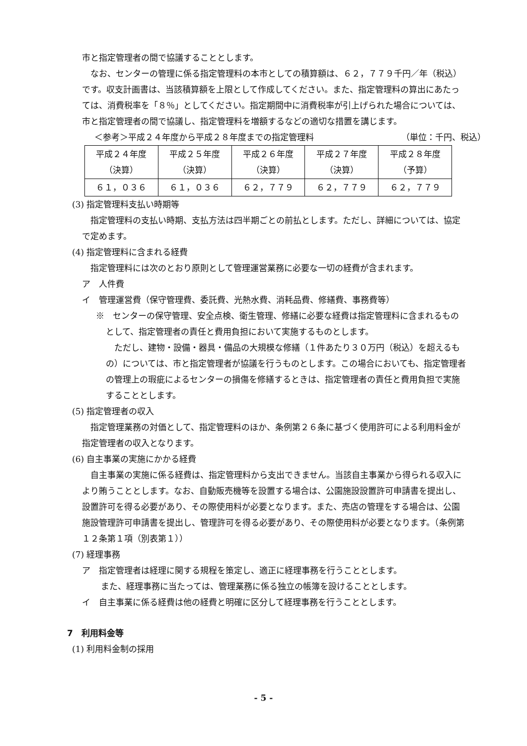市と指定管理者の間で協議することとします。
なお、センターの管理に係る指定管理料の本市としての積算額は、６２，７７９千円／年（税込）です。収支計画書は、当該積算額を上限として作成してください。また、指定管理料の算出にあたっては、消費税率を「８％」としてください。指定期間中に消費税率が引上げられた場合については、市と指定管理者の間で協議し、指定管理料を増額するなどの適切な措置を講じます。
＜参考＞平成２４年度から平成２８年度までの指定管理料 （単位：千円、税込）
| 平成２４年度 （決算） | 平成２５年度 （決算） | 平成２６年度 （決算） | 平成２７年度 （決算） | 平成２８年度 （予算） |
| ６１，０３６ | ６１，０３６ | ６２，７７９ | ６２，７７９ | ６２，７７９ |
(3) 指定管理料支払い時期等
指定管理料の支払い時期、支払方法は四半期ごとの前払とします。ただし、詳細については、協定で定めます。
(4) 指定管理料に含まれる経費
指定管理料には次のとおり原則として管理運営業務に必要な一切の経費が含まれます。
ア　人件費
イ　管理運営費（保守管理費、委託費、光熱水費、消耗品費、修繕費、事務費等）
※　センターの保守管理、安全点検、衛生管理、修繕に必要な経費は指定管理料に含まれるものとして、指定管理者の責任と費用負担において実施するものとします。
ただし、建物・設備・器具・備品の大規模な修繕（１件あたり３０万円（税込）を超えるもの）については、市と指定管理者が協議を行うものとします。この場合においても、指定管理者の管理上の瑕疵によるセンターの損傷を修繕するときは、指定管理者の責任と費用負担で実施することとします。
(5) 指定管理者の収入
指定管理業務の対価として、指定管理料のほか、条例第２６条に基づく使用許可による利用料金が指定管理者の収入となります。
(6) 自主事業の実施にかかる経費
自主事業の実施に係る経費は、指定管理料から支出できません。当該自主事業から得られる収入により賄うこととします。なお、自動販売機等を設置する場合は、公園施設設置許可申請書を提出し、設置許可を得る必要があり、その際使用料が必要となります。また、売店の管理をする場合は、公園施設管理許可申請書を提出し、管理許可を得る必要があり、その際使用料が必要となります。（条例第１２条第１項（別表第１））
(7) 経理事務
ア　指定管理者は経理に関する規程を策定し、適正に経理事務を行うこととします。
また、経理事務に当たっては、管理業務に係る独立の帳簿を設けることとします。
イ　自主事業に係る経費は他の経費と明確に区分して経理事務を行うこととします。
7　利用料金等
(1) 利用料金制の採用
- 5 -